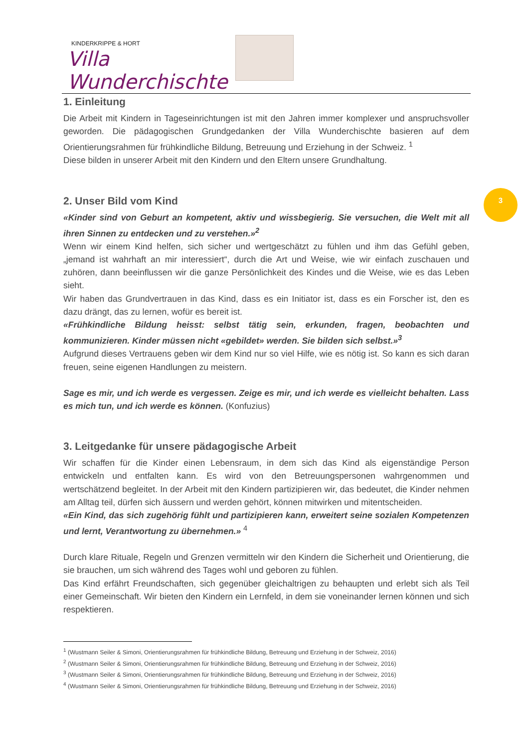KINDERKRIPPE & HORT
Villa Wunderchischte
3
1. Einleitung
Die Arbeit mit Kindern in Tageseinrichtungen ist mit den Jahren immer komplexer und anspruchsvoller geworden. Die pädagogischen Grundgedanken der Villa Wunderchischte basieren auf dem Orientierungsrahmen für frühkindliche Bildung, Betreuung und Erziehung in der Schweiz. <sup>1</sup>
Diese bilden in unserer Arbeit mit den Kindern und den Eltern unsere Grundhaltung.
2. Unser Bild vom Kind
«Kinder sind von Geburt an kompetent, aktiv und wissbegierig. Sie versuchen, die Welt mit all ihren Sinnen zu entdecken und zu verstehen.»<sup>2</sup>
Wenn wir einem Kind helfen, sich sicher und wertgeschätzt zu fühlen und ihm das Gefühl geben, „jemand ist wahrhaft an mir interessiert“, durch die Art und Weise, wie wir einfach zuschauen und zuhören, dann beeinflussen wir die ganze Persönlichkeit des Kindes und die Weise, wie es das Leben sieht.
Wir haben das Grundvertrauen in das Kind, dass es ein Initiator ist, dass es ein Forscher ist, den es dazu drängt, das zu lernen, wofür es bereit ist.
«Frühkindliche Bildung heisst: selbst tätig sein, erkunden, fragen, beobachten und kommunizieren. Kinder müssen nicht «gebildet» werden. Sie bilden sich selbst.»<sup>3</sup>
Aufgrund dieses Vertrauens geben wir dem Kind nur so viel Hilfe, wie es nötig ist. So kann es sich daran freuen, seine eigenen Handlungen zu meistern.
Sage es mir, und ich werde es vergessen. Zeige es mir, und ich werde es vielleicht behalten. Lass es mich tun, und ich werde es können. (Konfuzius)
3. Leitgedanke für unsere pädagogische Arbeit
Wir schaffen für die Kinder einen Lebensraum, in dem sich das Kind als eigenständige Person entwickeln und entfalten kann. Es wird von den Betreuungspersonen wahrgenommen und wertschätzend begleitet. In der Arbeit mit den Kindern partizipieren wir, das bedeutet, die Kinder nehmen am Alltag teil, dürfen sich äussern und werden gehört, können mitwirken und mitentscheiden.
«Ein Kind, das sich zugehörig fühlt und partizipieren kann, erweitert seine sozialen Kompetenzen und lernt, Verantwortung zu übernehmen.» <sup>4</sup>
Durch klare Rituale, Regeln und Grenzen vermitteln wir den Kindern die Sicherheit und Orientierung, die sie brauchen, um sich während des Tages wohl und geboren zu fühlen.
Das Kind erfährt Freundschaften, sich gegenüber gleichaltrigen zu behaupten und erlebt sich als Teil einer Gemeinschaft. Wir bieten den Kindern ein Lernfeld, in dem sie voneinander lernen können und sich respektieren.
<sup>1</sup> (Wustmann Seiler & Simoni, Orientierungsrahmen für frühkindliche Bildung, Betreuung und Erziehung in der Schweiz, 2016)
<sup>2</sup> (Wustmann Seiler & Simoni, Orientierungsrahmen für frühkindliche Bildung, Betreuung und Erziehung in der Schweiz, 2016)
<sup>3</sup> (Wustmann Seiler & Simoni, Orientierungsrahmen für frühkindliche Bildung, Betreuung und Erziehung in der Schweiz, 2016)
<sup>4</sup> (Wustmann Seiler & Simoni, Orientierungsrahmen für frühkindliche Bildung, Betreuung und Erziehung in der Schweiz, 2016)